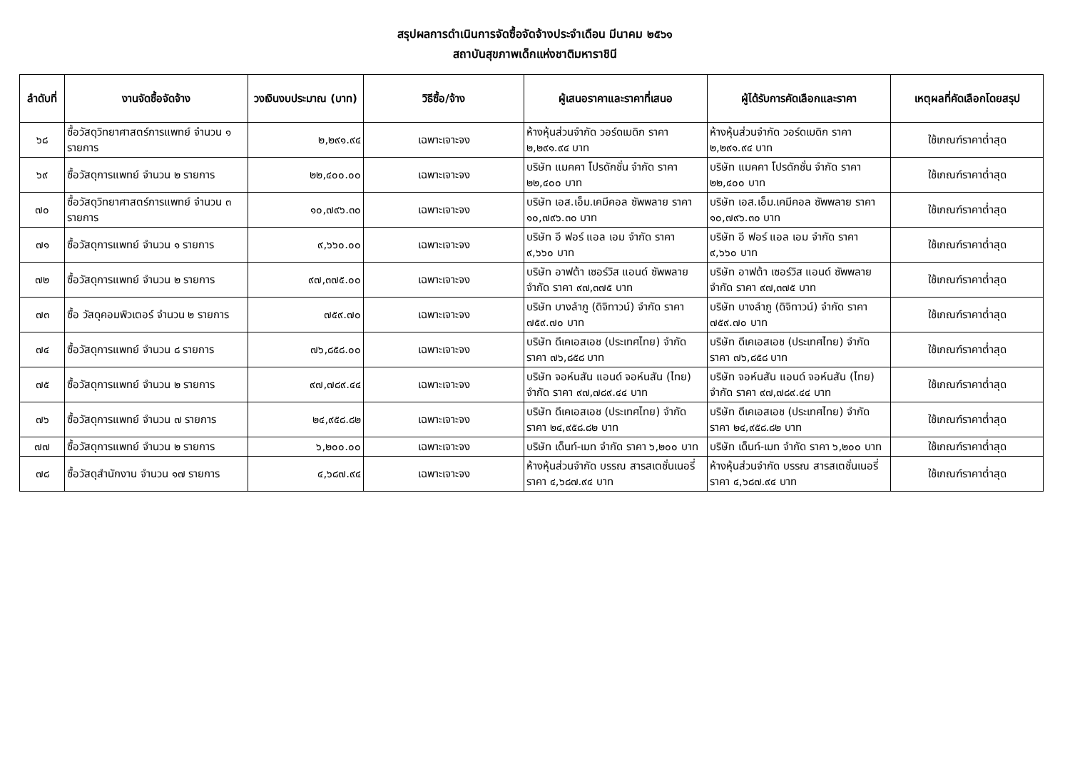สรุปผลการดำเนินการจัดซื้อจัดจ้างประจำเดือน มีนาคม ๒๕๖๑
สถาบันสุขภาพเด็กแห่งชาติมหาราชินี
| ลำดับที่ | งานจัดซื้อจัดจ้าง | วงเงินงบประมาณ (บาท) | วิธีซื้อ/จ้าง | ผู้เสนอราคาและราคาที่เสนอ | ผู้ได้รับการคัดเลือกและราคา | เหตุผลที่คัดเลือกโดยสรุป |
| --- | --- | --- | --- | --- | --- | --- |
| ๖๘ | ซื้อวัสดุวิทยาศาสตร์การแพทย์ จำนวน ๑ รายการ | ๒,๒๙๑.๙๔ | เฉพาะเจาะจง | ห้างหุ้นส่วนจำกัด วอร์ดเมดิก ราคา ๒,๒๙๑.๙๔ บาท | ห้างหุ้นส่วนจำกัด วอร์ดเมดิก ราคา ๒,๒๙๑.๙๔ บาท | ใช้เกณฑ์ราคาต่ำสุด |
| ๖๙ | ซื้อวัสดุการแพทย์ จำนวน ๒ รายการ | ๒๒,๔๐๐.๐๐ | เฉพาะเจาะจง | บริษัท แมคคา โปรดักชั่น จำกัด ราคา ๒๒,๔๐๐ บาท | บริษัท แมคคา โปรดักชั่น จำกัด ราคา ๒๒,๔๐๐ บาท | ใช้เกณฑ์ราคาต่ำสุด |
| ๗๐ | ซื้อวัสดุวิทยาศาสตร์การแพทย์ จำนวน ๓ รายการ | ๑๐,๗๙๖.๓๐ | เฉพาะเจาะจง | บริษัท เอส.เอ็ม.เคมีคอล ซัพพลาย ราคา ๑๐,๗๙๖.๓๐ บาท | บริษัท เอส.เอ็ม.เคมีคอล ซัพพลาย ราคา ๑๐,๗๙๖.๓๐ บาท | ใช้เกณฑ์ราคาต่ำสุด |
| ๗๑ | ซื้อวัสดุการแพทย์ จำนวน ๑ รายการ | ๙,๖๖๐.๐๐ | เฉพาะเจาะจง | บริษัท อี ฟอร์ แอล เอม จำกัด ราคา ๙,๖๖๐ บาท | บริษัท อี ฟอร์ แอล เอม จำกัด ราคา ๙,๖๖๐ บาท | ใช้เกณฑ์ราคาต่ำสุด |
| ๗๒ | ซื้อวัสดุการแพทย์ จำนวน ๒ รายการ | ๙๗,๓๗๕.๐๐ | เฉพาะเจาะจง | บริษัท อาฟต้า เซอร์วิส แอนด์ ซัพพลาย จำกัด ราคา ๙๗,๓๗๕ บาท | บริษัท อาฟต้า เซอร์วิส แอนด์ ซัพพลาย จำกัด ราคา ๙๗,๓๗๕ บาท | ใช้เกณฑ์ราคาต่ำสุด |
| ๗๓ | ซื้อ วัสดุคอมพิวเตอร์ จำนวน ๒ รายการ | ๗๕๙.๗๐ | เฉพาะเจาะจง | บริษัท บางลำภู (ดิจิทาวน์) จำกัด ราคา ๗๕๙.๗๐ บาท | บริษัท บางลำภู (ดิจิทาวน์) จำกัด ราคา ๗๕๙.๗๐ บาท | ใช้เกณฑ์ราคาต่ำสุด |
| ๗๔ | ซื้อวัสดุการแพทย์ จำนวน ๘ รายการ | ๗๖,๘๕๘.๐๐ | เฉพาะเจาะจง | บริษัท ดีเคเอสเอช (ประเทศไทย) จำกัด ราคา ๗๖,๘๕๘ บาท | บริษัท ดีเคเอสเอช (ประเทศไทย) จำกัด ราคา ๗๖,๘๕๘ บาท | ใช้เกณฑ์ราคาต่ำสุด |
| ๗๕ | ซื้อวัสดุการแพทย์ จำนวน ๒ รายการ | ๙๗,๗๘๙.๔๔ | เฉพาะเจาะจง | บริษัท จอห์นสัน แอนด์ จอห์นสัน (ไทย) จำกัด ราคา ๙๗,๗๘๙.๔๔ บาท | บริษัท จอห์นสัน แอนด์ จอห์นสัน (ไทย) จำกัด ราคา ๙๗,๗๘๙.๔๔ บาท | ใช้เกณฑ์ราคาต่ำสุด |
| ๗๖ | ซื้อวัสดุการแพทย์ จำนวน ๗ รายการ | ๒๔,๙๕๘.๘๒ | เฉพาะเจาะจง | บริษัท ดีเคเอสเอช (ประเทศไทย) จำกัด ราคา ๒๔,๙๕๘.๘๒ บาท | บริษัท ดีเคเอสเอช (ประเทศไทย) จำกัด ราคา ๒๔,๙๕๘.๘๒ บาท | ใช้เกณฑ์ราคาต่ำสุด |
| ๗๗ | ซื้อวัสดุการแพทย์ จำนวน ๒ รายการ | ๖,๒๐๐.๐๐ | เฉพาะเจาะจง | บริษัท เด็นท์-เมท จำกัด ราคา ๖,๒๐๐ บาท | บริษัท เด็นท์-เมท จำกัด ราคา ๖,๒๐๐ บาท | ใช้เกณฑ์ราคาต่ำสุด |
| ๗๘ | ซื้อวัสดุสำนักงาน จำนวน ๑๗ รายการ | ๔,๖๘๗.๙๔ | เฉพาะเจาะจง | ห้างหุ้นส่วนจำกัด บรรณ สารสเตชั่นเนอรี่ ราคา ๔,๖๘๗.๙๔ บาท | ห้างหุ้นส่วนจำกัด บรรณ สารสเตชั่นเนอรี่ ราคา ๔,๖๘๗.๙๔ บาท | ใช้เกณฑ์ราคาต่ำสุด |